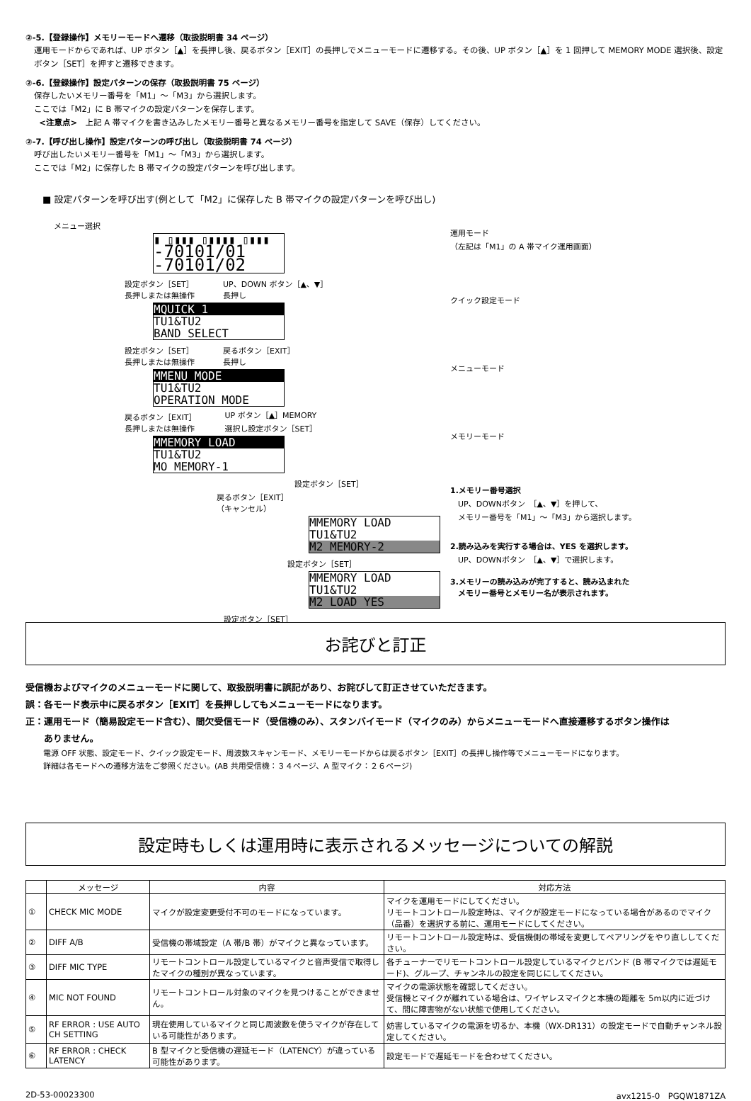②-5.【登録操作】メモリーモードへ遷移（取扱説明書 34 ページ）
運用モードからであれば、UP ボタン［▲］を長押し後、戻るボタン［EXIT］の長押しでメニューモードに遷移する。その後、UP ボタン［▲］を 1 回押して MEMORY MODE 選択後、設定ボタン［SET］を押すと遷移できます。
②-6.【登録操作】設定パターンの保存（取扱説明書 75 ページ）
保存したいメモリー番号を「M1」～「M3」から選択します。
ここでは「M2」に B 帯マイクの設定パターンを保存します。
<注意点>　上記 A 帯マイクを書き込みしたメモリー番号と異なるメモリー番号を指定して SAVE（保存）してください。
②-7.【呼び出し操作】設定パターンの呼び出し（取扱説明書 74 ページ）
呼び出したいメモリー番号を「M1」～「M3」から選択します。
ここでは「M2」に保存した B 帯マイクの設定パターンを呼び出します。
■ 設定パターンを呼び出す(例として「M2」に保存した B 帯マイクの設定パターンを呼び出し)
メニュー選択
▮ ▯▮▮▮ ▯▮▮▮▮ ▯▮▮▮
-70101/01 -70101/02
設定ボタン［SET］
長押しまたは無操作 UP、DOWN ボタン［▲、▼］
長押し
MQUICK 1
TU1&TU2
BAND SELECT
設定ボタン［SET］
長押しまたは無操作 戻るボタン［EXIT］
長押し
MMENU MODE
TU1&TU2
OPERATION MODE
戻るボタン［EXIT］
長押しまたは無操作 UP ボタン［▲］MEMORY
選択し設定ボタン［SET］
MMEMORY LOAD
TU1&TU2
MO MEMORY-1
設定ボタン［SET］
戻るボタン［EXIT］
（キャンセル）
MMEMORY LOAD
TU1&TU2
M2 MEMORY-2
設定ボタン［SET］
MMEMORY LOAD
TU1&TU2
M2 LOAD YES
設定ボタン［SET］
運用モード
（左記は「M1」の A 帯マイク運用画面）
クイック設定モード
メニューモード
メモリーモード
1.メモリー番号選択
　UP、DOWNボタン　［▲、▼］を押して、
　メモリー番号を「M1」～「M3」から選択します。
2.読み込みを実行する場合は、YES を選択します。
　UP、DOWNボタン　［▲、▼］で選択します。
3.メモリーの読み込みが完了すると、読み込まれた
　メモリー番号とメモリー名が表示されます。
お詫びと訂正
受信機およびマイクのメニューモードに関して、取扱説明書に誤記があり、お詫びして訂正させていただきます。
誤：各モード表示中に戻るボタン［EXIT］を長押ししてもメニューモードになります。
正：運用モード（簡易設定モード含む）、間欠受信モード（受信機のみ）、スタンバイモード（マイクのみ）からメニューモードへ直接遷移するボタン操作は
　　ありません。
電源 OFF 状態、設定モード、クイック設定モード、周波数スキャンモード、メモリーモードからは戻るボタン［EXIT］の長押し操作等でメニューモードになります。
詳細は各モードへの遷移方法をご参照ください。(AB 共用受信機：３４ページ、A 型マイク：２６ページ)
設定時もしくは運用時に表示されるメッセージについての解説
| | メッセージ | 内容 | 対応方法 |
| --- | --- | --- | --- |
| ① | CHECK MIC MODE | マイクが設定変更受付不可のモードになっています。 | マイクを運用モードにしてください。 リモートコントロール設定時は、マイクが設定モードになっている場合があるのでマイク（品番）を選択する前に、運用モードにしてください。 |
| ② | DIFF A/B | 受信機の帯域設定（A 帯/B 帯）がマイクと異なっています。 | リモートコントロール設定時は、受信機側の帯域を変更してペアリングをやり直ししてください。 |
| ③ | DIFF MIC TYPE | リモートコントロール設定しているマイクと音声受信で取得したマイクの種別が異なっています。 | 各チューナーでリモートコントロール設定しているマイクとバンド (B 帯マイクでは遅延モード)、グループ、チャンネルの設定を同じにしてください。 |
| ④ | MIC NOT FOUND | リモートコントロール対象のマイクを見つけることができません。 | マイクの電源状態を確認してください。 受信機とマイクが離れている場合は、ワイヤレスマイクと本機の距離を 5m以内に近づけて、間に障害物がない状態で使用してください。 |
| ⑤ | RF ERROR : USE AUTO CH SETTING | 現在使用しているマイクと同じ周波数を使うマイクが存在している可能性があります。 | 妨害しているマイクの電源を切るか、本機（WX-DR131）の設定モードで自動チャンネル設定してください。 |
| ⑥ | RF ERROR : CHECK LATENCY | B 型マイクと受信機の遅延モード（LATENCY）が違っている可能性があります。 | 設定モードで遅延モードを合わせてください。 |
2D-53-00023300 avx1215-0　PGQW1871ZA